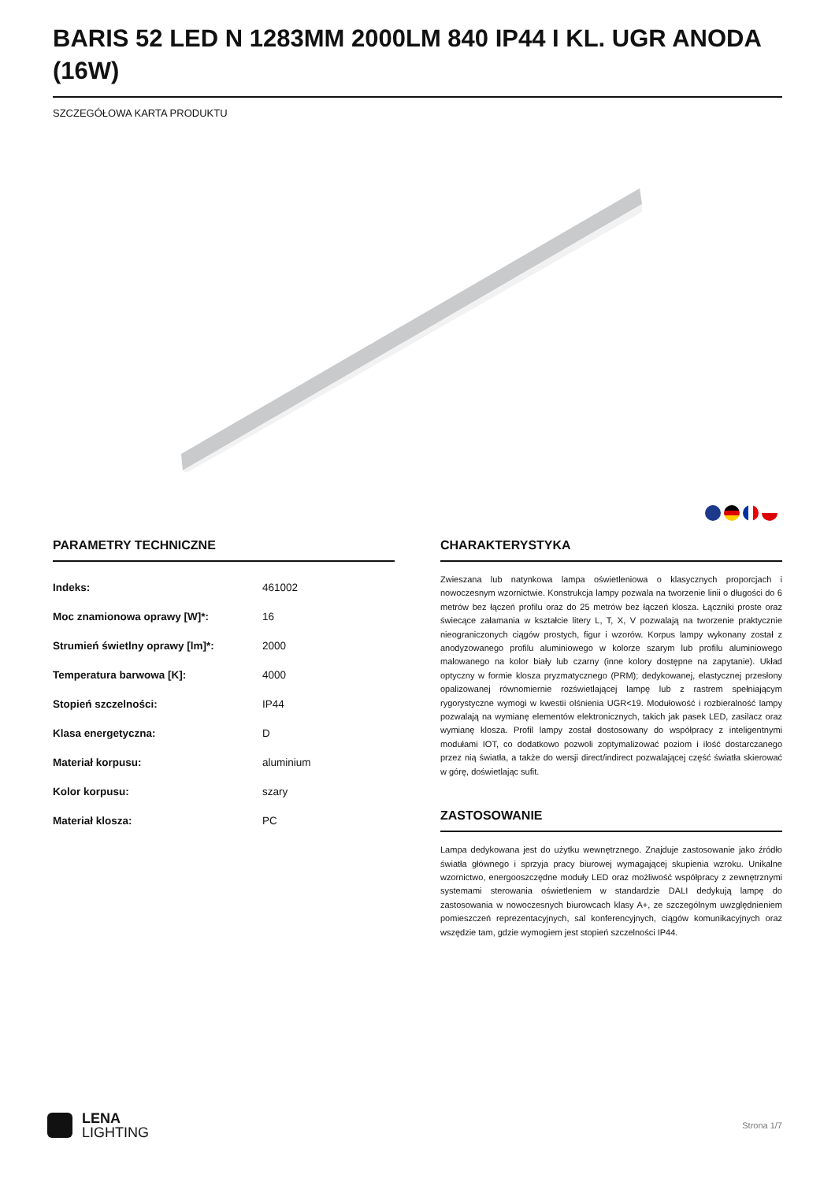BARIS 52 LED N 1283MM 2000LM 840 IP44 I KL. UGR ANODA (16W)
SZCZEGÓŁOWA KARTA PRODUKTU
PARAMETRY TECHNICZNE
| Indeks: | 461002 |
| Moc znamionowa oprawy [W]*: | 16 |
| Strumień świetlny oprawy [lm]*: | 2000 |
| Temperatura barwowa [K]: | 4000 |
| Stopień szczelności: | IP44 |
| Klasa energetyczna: | D |
| Materiał korpusu: | aluminium |
| Kolor korpusu: | szary |
| Materiał klosza: | PC |
CHARAKTERYSTYKA
Zwieszana lub natynkowa lampa oświetleniowa o klasycznych proporcjach i nowoczesnym wzornictwie. Konstrukcja lampy pozwala na tworzenie linii o długości do 6 metrów bez łączeń profilu oraz do 25 metrów bez łączeń klosza. Łączniki proste oraz świecące załamania w kształcie litery L, T, X, V pozwalają na tworzenie praktycznie nieograniczonych ciągów prostych, figur i wzorów. Korpus lampy wykonany został z anodyzowanego profilu aluminiowego w kolorze szarym lub profilu aluminiowego malowanego na kolor biały lub czarny (inne kolory dostępne na zapytanie). Układ optyczny w formie klosza pryzmatycznego (PRM); dedykowanej, elastycznej przesłony opalizowanej równomiernie rozświetlającej lampę lub z rastrem spełniającym rygorystyczne wymogi w kwestii olśnienia UGR<19. Modułowość i rozbieralność lampy pozwalają na wymianę elementów elektronicznych, takich jak pasek LED, zasilacz oraz wymianę klosza. Profil lampy został dostosowany do współpracy z inteligentnymi modułami IOT, co dodatkowo pozwoli zoptymalizować poziom i ilość dostarczanego przez nią światła, a także do wersji direct/indirect pozwalającej część światła skierować w górę, doświetlając sufit.
ZASTOSOWANIE
Lampa dedykowana jest do użytku wewnętrznego. Znajduje zastosowanie jako źródło światła głównego i sprzyja pracy biurowej wymagającej skupienia wzroku. Unikalne wzornictwo, energooszczędne moduły LED oraz możliwość współpracy z zewnętrznymi systemami sterowania oświetleniem w standardzie DALI dedykują lampę do zastosowania w nowoczesnych biurowcach klasy A+, ze szczególnym uwzględnieniem pomieszczeń reprezentacyjnych, sal konferencyjnych, ciągów komunikacyjnych oraz wszędzie tam, gdzie wymogiem jest stopień szczelności IP44.
LENA
LIGHTING
Strona 1/7